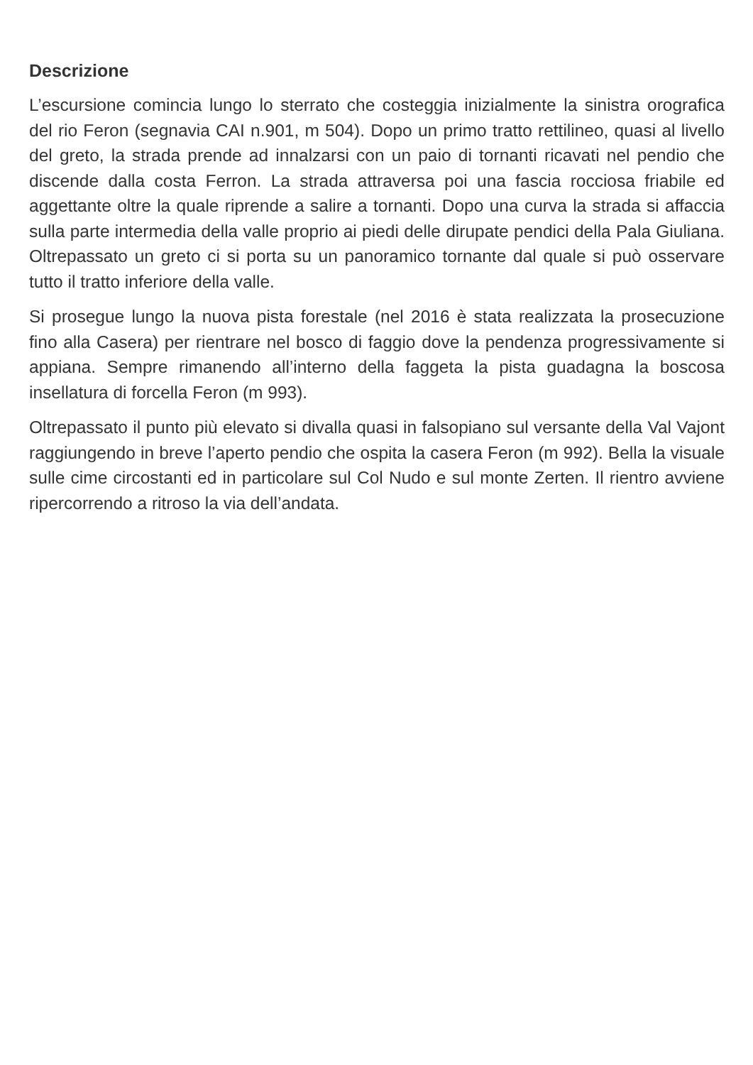Descrizione
L’escursione comincia lungo lo sterrato che costeggia inizialmente la sinistra orografica del rio Feron (segnavia CAI n.901, m 504). Dopo un primo tratto rettilineo, quasi al livello del greto, la strada prende ad innalzarsi con un paio di tornanti ricavati nel pendio che discende dalla costa Ferron. La strada attraversa poi una fascia rocciosa friabile ed aggettante oltre la quale riprende a salire a tornanti. Dopo una curva la strada si affaccia sulla parte intermedia della valle proprio ai piedi delle dirupate pendici della Pala Giuliana. Oltrepassato un greto ci si porta su un panoramico tornante dal quale si può osservare tutto il tratto inferiore della valle.
Si prosegue lungo la nuova pista forestale (nel 2016 è stata realizzata la prosecuzione fino alla Casera) per rientrare nel bosco di faggio dove la pendenza progressivamente si appiana. Sempre rimanendo all’interno della faggeta la pista guadagna la boscosa insellatura di forcella Feron (m 993).
Oltrepassato il punto più elevato si divalla quasi in falsopiano sul versante della Val Vajont raggiungendo in breve l’aperto pendio che ospita la casera Feron (m 992). Bella la visuale sulle cime circostanti ed in particolare sul Col Nudo e sul monte Zerten. Il rientro avviene ripercorrendo a ritroso la via dell’andata.